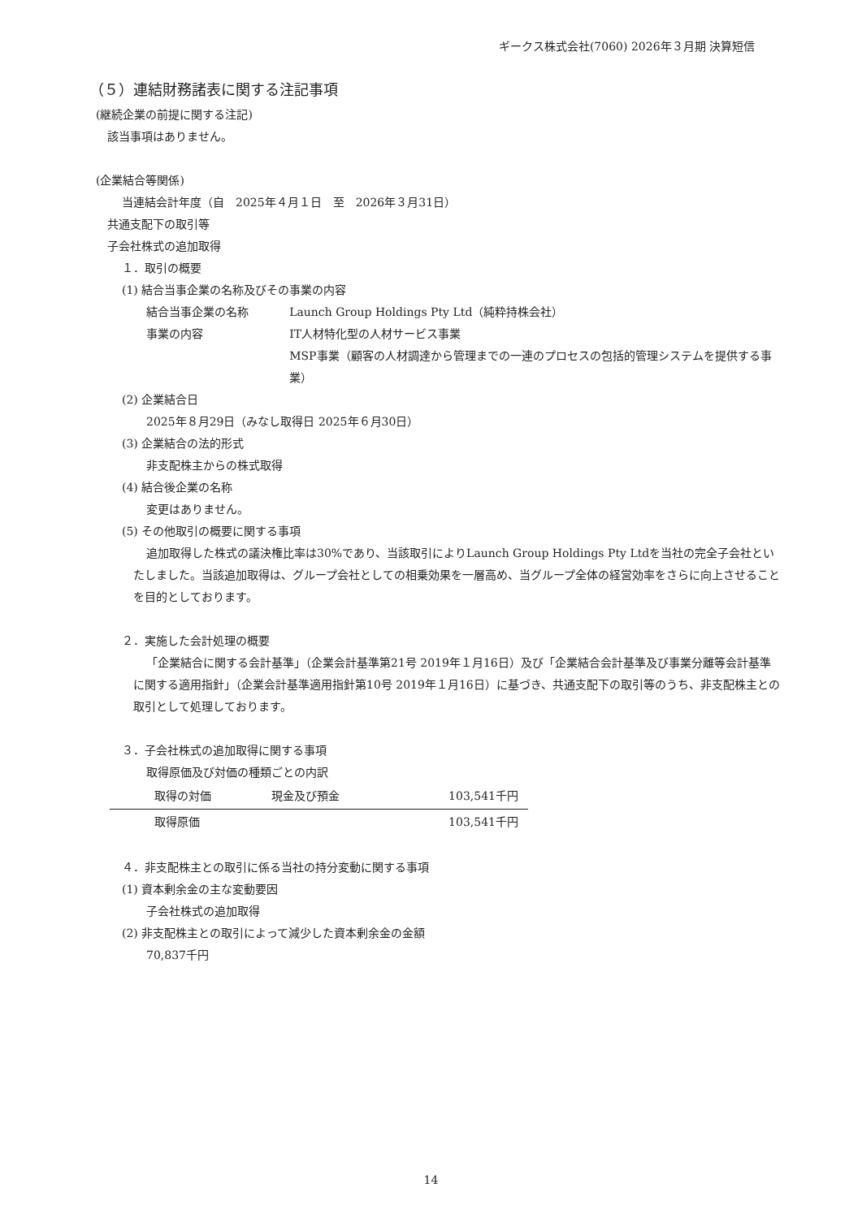ギークス株式会社(7060) 2026年３月期 決算短信
（５）連結財務諸表に関する注記事項
(継続企業の前提に関する注記)
該当事項はありません。
(企業結合等関係)
当連結会計年度（自　2025年４月１日　至　2026年３月31日）
共通支配下の取引等
子会社株式の追加取得
１．取引の概要
(1) 結合当事企業の名称及びその事業の内容
結合当事企業の名称
事業の内容
Launch Group Holdings Pty Ltd（純粋持株会社）
IT人材特化型の人材サービス事業
MSP事業（顧客の人材調達から管理までの一連のプロセスの包括的管理システムを提供する事業）
(2) 企業結合日
2025年８月29日（みなし取得日 2025年６月30日）
(3) 企業結合の法的形式
非支配株主からの株式取得
(4) 結合後企業の名称
変更はありません。
(5) その他取引の概要に関する事項
追加取得した株式の議決権比率は30%であり、当該取引によりLaunch Group Holdings Pty Ltdを当社の完全子会社といたしました。当該追加取得は、グループ会社としての相乗効果を一層高め、当グループ全体の経営効率をさらに向上させることを目的としております。
２．実施した会計処理の概要
「企業結合に関する会計基準」（企業会計基準第21号 2019年１月16日）及び「企業結合会計基準及び事業分離等会計基準に関する適用指針」（企業会計基準適用指針第10号 2019年１月16日）に基づき、共通支配下の取引等のうち、非支配株主との取引として処理しております。
３．子会社株式の追加取得に関する事項
取得原価及び対価の種類ごとの内訳
| 取得の対価 | 現金及び預金 | 103,541千円 |
| 取得原価 | | 103,541千円 |
４．非支配株主との取引に係る当社の持分変動に関する事項
(1) 資本剰余金の主な変動要因
子会社株式の追加取得
(2) 非支配株主との取引によって減少した資本剰余金の金額
70,837千円
14